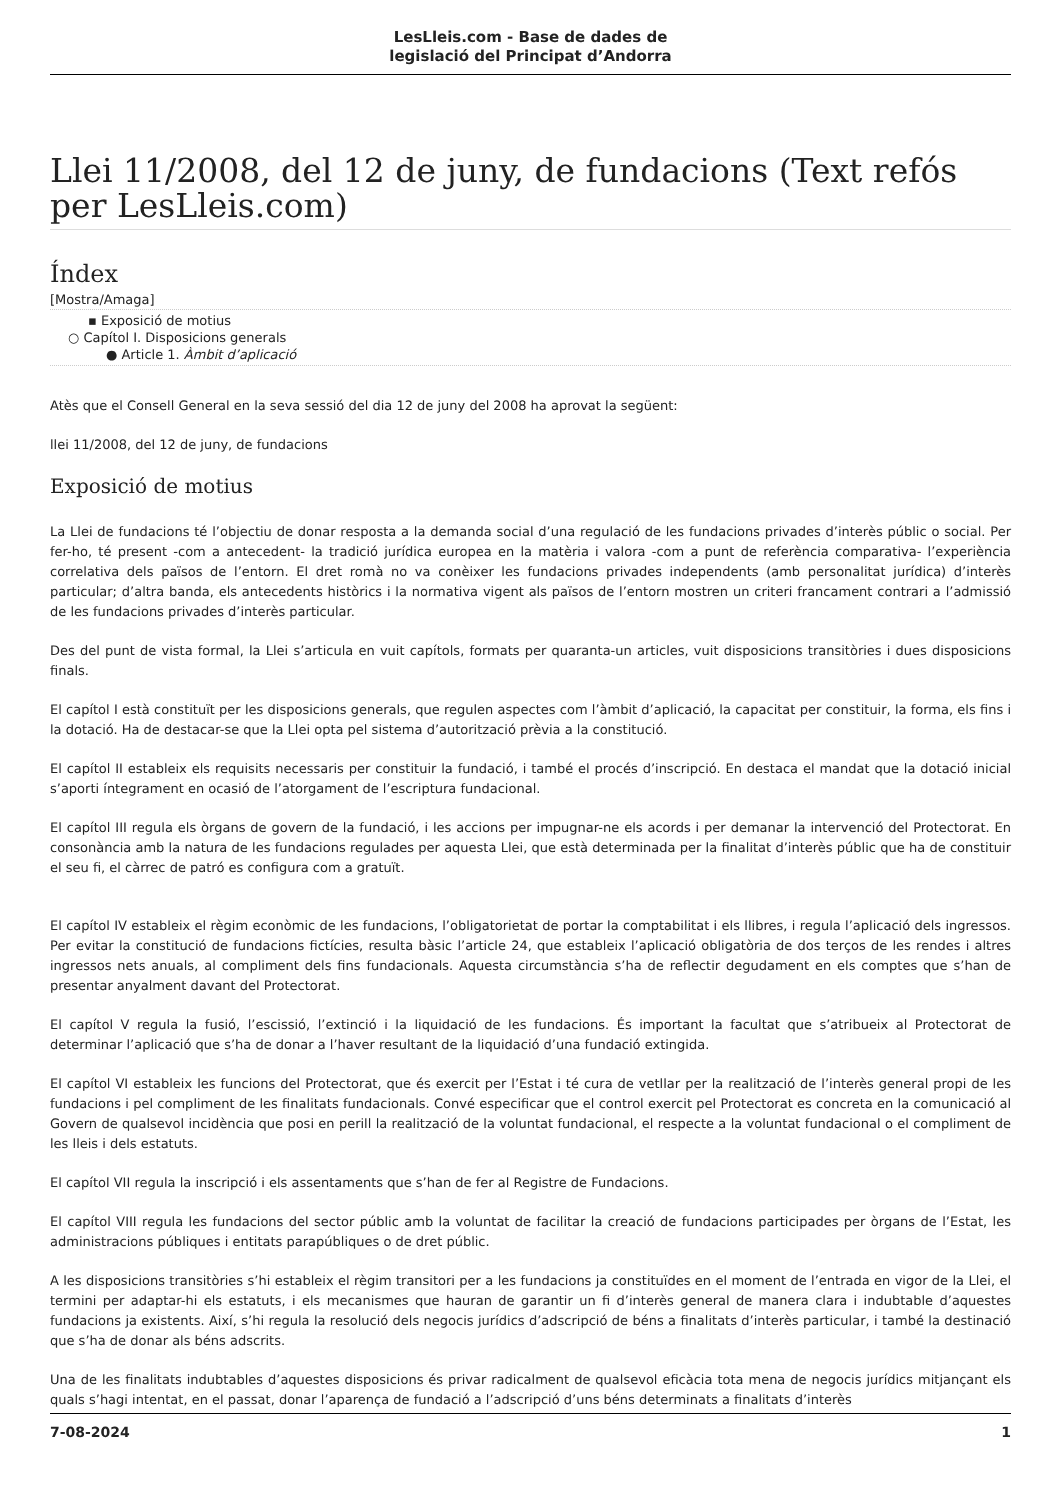LesLleis.com - Base de dades de
legislació del Principat d’Andorra
Llei 11/2008, del 12 de juny, de fundacions (Text refós per LesLleis.com)
Índex
[Mostra/Amaga]
▪ Exposició de motius
○ Capítol I. Disposicions generals
● Article 1. Àmbit d’aplicació
Atès que el Consell General en la seva sessió del dia 12 de juny del 2008 ha aprovat la següent:
llei 11/2008, del 12 de juny, de fundacions
Exposició de motius
La Llei de fundacions té l’objectiu de donar resposta a la demanda social d’una regulació de les fundacions privades d’interès públic o social. Per fer-ho, té present -com a antecedent- la tradició jurídica europea en la matèria i valora -com a punt de referència comparativa- l’experiència correlativa dels països de l’entorn. El dret romà no va conèixer les fundacions privades independents (amb personalitat jurídica) d’interès particular; d’altra banda, els antecedents històrics i la normativa vigent als països de l’entorn mostren un criteri francament contrari a l’admissió de les fundacions privades d’interès particular.
Des del punt de vista formal, la Llei s’articula en vuit capítols, formats per quaranta-un articles, vuit disposicions transitòries i dues disposicions finals.
El capítol I està constituït per les disposicions generals, que regulen aspectes com l’àmbit d’aplicació, la capacitat per constituir, la forma, els fins i la dotació. Ha de destacar-se que la Llei opta pel sistema d’autorització prèvia a la constitució.
El capítol II estableix els requisits necessaris per constituir la fundació, i també el procés d’inscripció. En destaca el mandat que la dotació inicial s’aporti íntegrament en ocasió de l’atorgament de l’escriptura fundacional.
El capítol III regula els òrgans de govern de la fundació, i les accions per impugnar-ne els acords i per demanar la intervenció del Protectorat. En consonància amb la natura de les fundacions regulades per aquesta Llei, que està determinada per la finalitat d’interès públic que ha de constituir el seu fi, el càrrec de patró es configura com a gratuït.
El capítol IV estableix el règim econòmic de les fundacions, l’obligatorietat de portar la comptabilitat i els llibres, i regula l’aplicació dels ingressos. Per evitar la constitució de fundacions fictícies, resulta bàsic l’article 24, que estableix l’aplicació obligatòria de dos terços de les rendes i altres ingressos nets anuals, al compliment dels fins fundacionals. Aquesta circumstància s’ha de reflectir degudament en els comptes que s’han de presentar anyalment davant del Protectorat.
El capítol V regula la fusió, l’escissió, l’extinció i la liquidació de les fundacions. És important la facultat que s’atribueix al Protectorat de determinar l’aplicació que s’ha de donar a l’haver resultant de la liquidació d’una fundació extingida.
El capítol VI estableix les funcions del Protectorat, que és exercit per l’Estat i té cura de vetllar per la realització de l’interès general propi de les fundacions i pel compliment de les finalitats fundacionals. Convé especificar que el control exercit pel Protectorat es concreta en la comunicació al Govern de qualsevol incidència que posi en perill la realització de la voluntat fundacional, el respecte a la voluntat fundacional o el compliment de les lleis i dels estatuts.
El capítol VII regula la inscripció i els assentaments que s’han de fer al Registre de Fundacions.
El capítol VIII regula les fundacions del sector públic amb la voluntat de facilitar la creació de fundacions participades per òrgans de l’Estat, les administracions públiques i entitats parapúbliques o de dret públic.
A les disposicions transitòries s’hi estableix el règim transitori per a les fundacions ja constituïdes en el moment de l’entrada en vigor de la Llei, el termini per adaptar-hi els estatuts, i els mecanismes que hauran de garantir un fi d’interès general de manera clara i indubtable d’aquestes fundacions ja existents. Així, s’hi regula la resolució dels negocis jurídics d’adscripció de béns a finalitats d’interès particular, i també la destinació que s’ha de donar als béns adscrits.
Una de les finalitats indubtables d’aquestes disposicions és privar radicalment de qualsevol eficàcia tota mena de negocis jurídics mitjançant els quals s’hagi intentat, en el passat, donar l’aparença de fundació a l’adscripció d’uns béns determinats a finalitats d’interès
7-08-2024 1